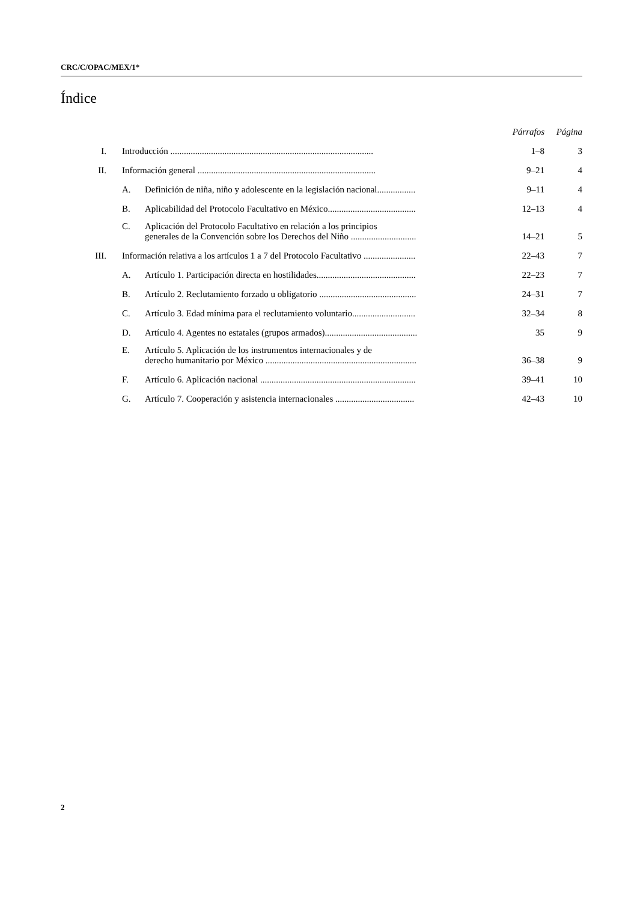CRC/C/OPAC/MEX/1*
Índice
| | | | Párrafos | Página |
| I. | Introducción .......................................................................................... | | 1–8 | 3 |
| II. | Información general ............................................................................... | | 9–21 | 4 |
| | A. | Definición de niña, niño y adolescente en la legislación nacional................. | 9–11 | 4 |
| | B. | Aplicabilidad del Protocolo Facultativo en México....................................... | 12–13 | 4 |
| | C. | Aplicación del Protocolo Facultativo en relación a los principios generales de la Convención sobre los Derechos del Niño ............................. | 14–21 | 5 |
| III. | Información relativa a los artículos 1 a 7 del Protocolo Facultativo ....................... | | 22–43 | 7 |
| | A. | Artículo 1. Participación directa en hostilidades............................................ | 22–23 | 7 |
| | B. | Artículo 2. Reclutamiento forzado u obligatorio ........................................... | 24–31 | 7 |
| | C. | Artículo 3. Edad mínima para el reclutamiento voluntario............................ | 32–34 | 8 |
| | D. | Artículo 4. Agentes no estatales (grupos armados)......................................... | 35 | 9 |
| | E. | Artículo 5. Aplicación de los instrumentos internacionales y de derecho humanitario por México ................................................................... | 36–38 | 9 |
| | F. | Artículo 6. Aplicación nacional ..................................................................... | 39–41 | 10 |
| | G. | Artículo 7. Cooperación y asistencia internacionales ................................... | 42–43 | 10 |
2